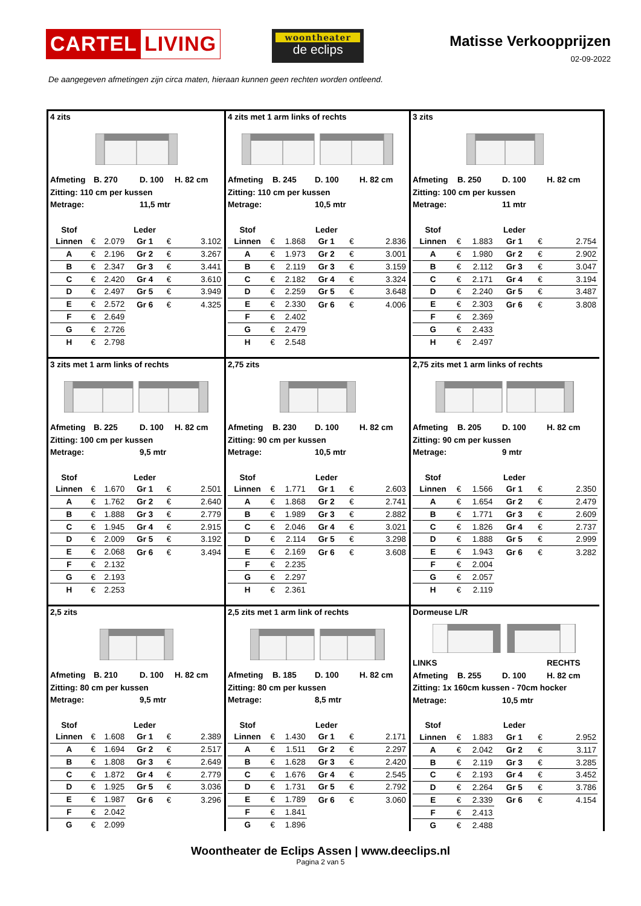CARTEL LIVING
woontheater
de eclips
Matisse Verkoopprijzen
02-09-2022
De aangegeven afmetingen zijn circa maten, hieraan kunnen geen rechten worden ontleend.
4 zits
Afmeting B. 270 D. 100 H. 82 cm
Zitting: 110 cm per kussen
Metrage: 11,5 mtr
| Stof | | | Leder | | |
| Linnen | € | 2.079 | Gr 1 | € | 3.102 |
| A | € | 2.196 | Gr 2 | € | 3.267 |
| B | € | 2.347 | Gr 3 | € | 3.441 |
| C | € | 2.420 | Gr 4 | € | 3.610 |
| D | € | 2.497 | Gr 5 | € | 3.949 |
| E | € | 2.572 | Gr 6 | € | 4.325 |
| F | € | 2.649 | | | |
| G | € | 2.726 | | | |
| H | € | 2.798 | | | |
4 zits met 1 arm links of rechts
Afmeting B. 245 D. 100 H. 82 cm
Zitting: 110 cm per kussen
Metrage: 10,5 mtr
| Stof | | | Leder | | |
| Linnen | € | 1.868 | Gr 1 | € | 2.836 |
| A | € | 1.973 | Gr 2 | € | 3.001 |
| B | € | 2.119 | Gr 3 | € | 3.159 |
| C | € | 2.182 | Gr 4 | € | 3.324 |
| D | € | 2.259 | Gr 5 | € | 3.648 |
| E | € | 2.330 | Gr 6 | € | 4.006 |
| F | € | 2.402 | | | |
| G | € | 2.479 | | | |
| H | € | 2.548 | | | |
3 zits
Afmeting B. 250 D. 100 H. 82 cm
Zitting: 100 cm per kussen
Metrage: 11 mtr
| Stof | | | Leder | | |
| Linnen | € | 1.883 | Gr 1 | € | 2.754 |
| A | € | 1.980 | Gr 2 | € | 2.902 |
| B | € | 2.112 | Gr 3 | € | 3.047 |
| C | € | 2.171 | Gr 4 | € | 3.194 |
| D | € | 2.240 | Gr 5 | € | 3.487 |
| E | € | 2.303 | Gr 6 | € | 3.808 |
| F | € | 2.369 | | | |
| G | € | 2.433 | | | |
| H | € | 2.497 | | | |
3 zits met 1 arm links of rechts
Afmeting B. 225 D. 100 H. 82 cm
Zitting: 100 cm per kussen
Metrage: 9,5 mtr
| Stof | | | Leder | | |
| Linnen | € | 1.670 | Gr 1 | € | 2.501 |
| A | € | 1.762 | Gr 2 | € | 2.640 |
| B | € | 1.888 | Gr 3 | € | 2.779 |
| C | € | 1.945 | Gr 4 | € | 2.915 |
| D | € | 2.009 | Gr 5 | € | 3.192 |
| E | € | 2.068 | Gr 6 | € | 3.494 |
| F | € | 2.132 | | | |
| G | € | 2.193 | | | |
| H | € | 2.253 | | | |
2,75 zits
Afmeting B. 230 D. 100 H. 82 cm
Zitting: 90 cm per kussen
Metrage: 10,5 mtr
| Stof | | | Leder | | |
| Linnen | € | 1.771 | Gr 1 | € | 2.603 |
| A | € | 1.868 | Gr 2 | € | 2.741 |
| B | € | 1.989 | Gr 3 | € | 2.882 |
| C | € | 2.046 | Gr 4 | € | 3.021 |
| D | € | 2.114 | Gr 5 | € | 3.298 |
| E | € | 2.169 | Gr 6 | € | 3.608 |
| F | € | 2.235 | | | |
| G | € | 2.297 | | | |
| H | € | 2.361 | | | |
2,75 zits met 1 arm links of rechts
Afmeting B. 205 D. 100 H. 82 cm
Zitting: 90 cm per kussen
Metrage: 9 mtr
| Stof | | | Leder | | |
| Linnen | € | 1.566 | Gr 1 | € | 2.350 |
| A | € | 1.654 | Gr 2 | € | 2.479 |
| B | € | 1.771 | Gr 3 | € | 2.609 |
| C | € | 1.826 | Gr 4 | € | 2.737 |
| D | € | 1.888 | Gr 5 | € | 2.999 |
| E | € | 1.943 | Gr 6 | € | 3.282 |
| F | € | 2.004 | | | |
| G | € | 2.057 | | | |
| H | € | 2.119 | | | |
2,5 zits
Afmeting B. 210 D. 100 H. 82 cm
Zitting: 80 cm per kussen
Metrage: 9,5 mtr
| Stof | | | Leder | | |
| Linnen | € | 1.608 | Gr 1 | € | 2.389 |
| A | € | 1.694 | Gr 2 | € | 2.517 |
| B | € | 1.808 | Gr 3 | € | 2.649 |
| C | € | 1.872 | Gr 4 | € | 2.779 |
| D | € | 1.925 | Gr 5 | € | 3.036 |
| E | € | 1.987 | Gr 6 | € | 3.296 |
| F | € | 2.042 | | | |
| G | € | 2.099 | | | |
2,5 zits met 1 arm link of rechts
Afmeting B. 185 D. 100 H. 82 cm
Zitting: 80 cm per kussen
Metrage: 8,5 mtr
| Stof | | | Leder | | |
| Linnen | € | 1.430 | Gr 1 | € | 2.171 |
| A | € | 1.511 | Gr 2 | € | 2.297 |
| B | € | 1.628 | Gr 3 | € | 2.420 |
| C | € | 1.676 | Gr 4 | € | 2.545 |
| D | € | 1.731 | Gr 5 | € | 2.792 |
| E | € | 1.789 | Gr 6 | € | 3.060 |
| F | € | 1.841 | | | |
| G | € | 1.896 | | | |
Dormeuse L/R
LINKS RECHTS
Afmeting B. 255 D. 100 H. 82 cm
Zitting: 1x 160cm kussen - 70cm hocker
Metrage: 10,5 mtr
| Stof | | | Leder | | |
| Linnen | € | 1.883 | Gr 1 | € | 2.952 |
| A | € | 2.042 | Gr 2 | € | 3.117 |
| B | € | 2.119 | Gr 3 | € | 3.285 |
| C | € | 2.193 | Gr 4 | € | 3.452 |
| D | € | 2.264 | Gr 5 | € | 3.786 |
| E | € | 2.339 | Gr 6 | € | 4.154 |
| F | € | 2.413 | | | |
| G | € | 2.488 | | | |
Woontheater de Eclips Assen | www.deeclips.nl
Pagina 2 van 5